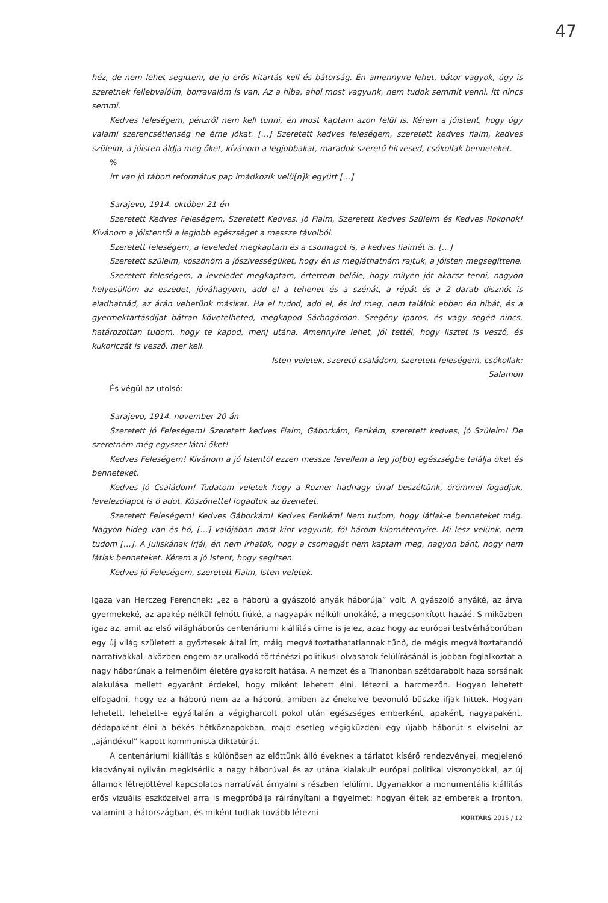47
héz, de nem lehet segitteni, de jo erös kitartás kell és bátorság. Én amennyire lehet, bátor vagyok, úgy is szeretnek fellebvalóim, borravalóm is van. Az a hiba, ahol most vagyunk, nem tudok semmit venni, itt nincs semmi.
Kedves feleségem, pénzről nem kell tunni, én most kaptam azon felül is. Kérem a jóistent, hogy úgy valami szerencsétlenség ne érne jókat. […] Szeretett kedves feleségem, szeretett kedves fiaim, kedves szüleim, a jóisten áldja meg őket, kívánom a legjobbakat, maradok szerető hitvesed, csókollak benneteket.
%
itt van jó tábori református pap imádkozik velü[n]k együtt […]
Sarajevo, 1914. október 21-én
Szeretett Kedves Feleségem, Szeretett Kedves, jó Fiaim, Szeretett Kedves Szüleim és Kedves Rokonok! Kívánom a jóistentől a legjobb egészséget a messze távolból.
Szeretett feleségem, a leveledet megkaptam és a csomagot is, a kedves fiaimét is. […]
Szeretett szüleim, köszönöm a jószivességüket, hogy én is megláthatnám rajtuk, a jóisten megsegíttene.
Szeretett feleségem, a leveledet megkaptam, értettem belőle, hogy milyen jót akarsz tenni, nagyon helyesüllöm az eszedet, jóváhagyom, add el a tehenet és a szénát, a répát és a 2 darab disznót is eladhatnád, az árán vehetünk másikat. Ha el tudod, add el, és írd meg, nem találok ebben én hibát, és a gyermektartásdíjat bátran követelheted, megkapod Sárbogárdon. Szegény iparos, és vagy segéd nincs, határozottan tudom, hogy te kapod, menj utána. Amennyire lehet, jól tettél, hogy lisztet is vesző, és kukoriczát is vesző, mer kell.
Isten veletek, szerető családom, szeretett feleségem, csókollak:
Salamon
És végül az utolsó:
Sarajevo, 1914. november 20-án
Szeretett jó Feleségem! Szeretett kedves Fiaim, Gáborkám, Ferikém, szeretett kedves, jó Szüleim! De szeretném még egyszer látni őket!
Kedves Feleségem! Kívánom a jó Istentöl ezzen messze levellem a leg jo[bb] egészségbe találja öket és benneteket.
Kedves Jó Családom! Tudatom veletek hogy a Rozner hadnagy úrral beszéltünk, örömmel fogadjuk, levelezölapot is ö adot. Köszönettel fogadtuk az üzenetet.
Szeretett Feleségem! Kedves Gáborkám! Kedves Ferikém! Nem tudom, hogy látlak-e benneteket még. Nagyon hideg van és hó, […] valójában most kint vagyunk, föl három kilométernyire. Mi lesz velünk, nem tudom […]. A Juliskának írjál, én nem írhatok, hogy a csomagját nem kaptam meg, nagyon bánt, hogy nem látlak benneteket. Kérem a jó Istent, hogy segítsen.
Kedves jó Feleségem, szeretett Fiaim, Isten veletek.
Igaza van Herczeg Ferencnek: „ez a háború a gyászoló anyák háborúja” volt. A gyászoló anyáké, az árva gyermekeké, az apakép nélkül felnőtt fiúké, a nagyapák nélküli unokáké, a megcsonkított hazáé. S miközben igaz az, amit az első világháborús centenáriumi kiállítás címe is jelez, azaz hogy az európai testvérháborúban egy új világ született a győztesek által írt, máig megváltoztathatatlannak tűnő, de mégis megváltoztatandó narratívákkal, aközben engem az uralkodó történészi-politikusi olvasatok felülírásánál is jobban foglalkoztat a nagy háborúnak a felmenőim életére gyakorolt hatása. A nemzet és a Trianonban szétdarabolt haza sorsának alakulása mellett egyaránt érdekel, hogy miként lehetett élni, létezni a harcmezőn. Hogyan lehetett elfogadni, hogy ez a háború nem az a háború, amiben az énekelve bevonuló büszke ifjak hittek. Hogyan lehetett, lehetett-e egyáltalán a végigharcolt pokol után egészséges emberként, apaként, nagyapaként, dédapaként élni a békés hétköznapokban, majd esetleg végigküzdeni egy újabb háborút s elviselni az „ajándékul” kapott kommunista diktatúrát.
A centenáriumi kiállítás s különösen az előttünk álló éveknek a tárlatot kísérő rendezvényei, megjelenő kiadványai nyilván megkísérlik a nagy háborúval és az utána kialakult európai politikai viszonyokkal, az új államok létrejöttével kapcsolatos narratívát árnyalni s részben felülírni. Ugyanakkor a monumentális kiállítás erős vizuális eszközeivel arra is megpróbálja ráirányítani a figyelmet: hogyan éltek az emberek a fronton, valamint a hátországban, és miként tudtak tovább létezni
KORTÁRS 2015 / 12